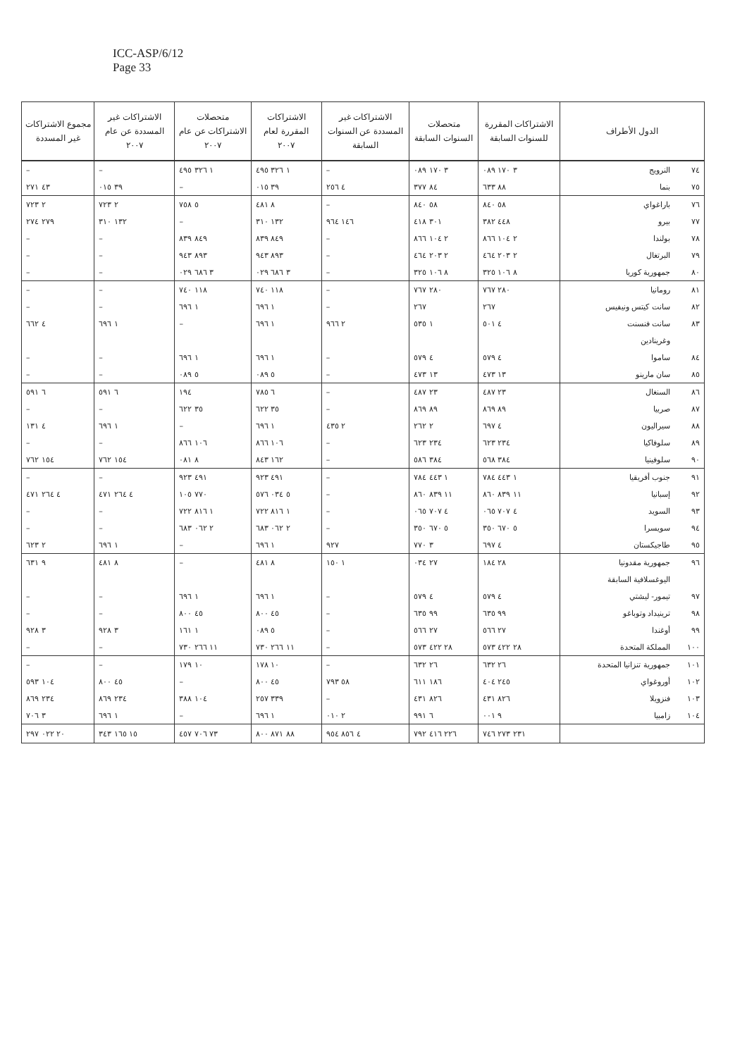ICC-ASP/6/12
Page 33
| الدول الأطراف | | الاشتراكات المقررة للسنوات السابقة | متحصلات السنوات السابقة | الاشتراكات غير المسددة عن السنوات السابقة | الاشتراكات المقررة لعام ٢٠٠٧ | متحصلات الاشتراكات عن عام ٢٠٠٧ | الاشتراكات غير المسددة عن عام ٢٠٠٧ | مجموع الاشتراكات غير المسددة |
| --- | --- | --- | --- | --- | --- | --- | --- | --- |
| ٧٤ | النرويج | ٣ ١٧٠ ٠٨٩ | ٣ ١٧٠ ٠٨٩ | – | ١ ٣٢٦ ٤٩٥ | ١ ٣٢٦ ٤٩٥ | – | – |
| ٧٥ | بنما | ٨٨ ٦٣٣ | ٨٤ ٣٧٧ | ٤ ٢٥٦ | ٣٩ ٠١٥ | – | ٣٩ ٠١٥ | ٤٣ ٢٧١ |
| ٧٦ | باراغواي | ٥٨ ٨٤٠ | ٥٨ ٨٤٠ | – | ٨ ٤٨١ | ٥ ٧٥٨ | ٢ ٧٢٣ | ٢ ٧٢٣ |
| ٧٧ | بيرو | ٤٤٨ ٣٨٢ | ٣٠١ ٤١٨ | ١٤٦ ٩٦٤ | ١٣٢ ٣١٠ | – | ١٣٢ ٣١٠ | ٢٧٩ ٢٧٤ |
| ٧٨ | بولندا | ٢ ١٠٤ ٨٦٦ | ٢ ١٠٤ ٨٦٦ | – | ٨٤٩ ٨٣٩ | ٨٤٩ ٨٣٩ | – | – |
| ٧٩ | البرتغال | ٢ ٢٠٣ ٤٦٤ | ٢ ٢٠٣ ٤٦٤ | – | ٨٩٣ ٩٤٣ | ٨٩٣ ٩٤٣ | – | – |
| ٨٠ | جمهورية كوريا | ٨ ١٠٦ ٣٢٥ | ٨ ١٠٦ ٣٢٥ | – | ٣ ٦٨٦ ٠٢٩ | ٣ ٦٨٦ ٠٢٩ | – | – |
| ٨١ | رومانيا | ٢٨٠ ٧٦٧ | ٢٨٠ ٧٦٧ | – | ١١٨ ٧٤٠ | ١١٨ ٧٤٠ | – | – |
| ٨٢ | سانت كيتس ونيفيس | ٢٦٧ | ٢٦٧ | – | ١ ٦٩٦ | ١ ٦٩٦ | – | – |
| ٨٣ | سانت فنسنت | ٤ ٥٠١ | ١ ٥٣٥ | ٢ ٩٦٦ | ١ ٦٩٦ | – | ١ ٦٩٦ | ٤ ٦٦٢ |
| | وغرينادين | | | | | | | |
| ٨٤ | ساموا | ٤ ٥٧٩ | ٤ ٥٧٩ | – | ١ ٦٩٦ | ١ ٦٩٦ | – | – |
| ٨٥ | سان مارينو | ١٣ ٤٧٣ | ١٣ ٤٧٣ | – | ٥ ٠٨٩ | ٥ ٠٨٩ | – | – |
| ٨٦ | السنغال | ٢٣ ٤٨٧ | ٢٣ ٤٨٧ | – | ٦ ٧٨٥ | ١٩٤ | ٦ ٥٩١ | ٦ ٥٩١ |
| ٨٧ | صربيا | ٨٩ ٨٦٩ | ٨٩ ٨٦٩ | – | ٣٥ ٦٢٢ | ٣٥ ٦٢٢ | – | – |
| ٨٨ | سيراليون | ٤ ٦٩٧ | ٢ ٢٦٢ | ٢ ٤٣٥ | ١ ٦٩٦ | – | ١ ٦٩٦ | ٤ ١٣١ |
| ٨٩ | سلوفاكيا | ٢٣٤ ٦٢٣ | ٢٣٤ ٦٢٣ | – | ١٠٦ ٨٦٦ | ١٠٦ ٨٦٦ | – | – |
| ٩٠ | سلوفينيا | ٣٨٤ ٥٦٨ | ٣٨٤ ٥٨٦ | – | ١٦٢ ٨٤٣ | ٨ ٠٨١ | ١٥٤ ٧٦٢ | ١٥٤ ٧٦٢ |
| ٩١ | جنوب أفريقيا | ١ ٤٤٣ ٧٨٤ | ١ ٤٤٣ ٧٨٤ | – | ٤٩١ ٩٢٣ | ٤٩١ ٩٢٣ | – | – |
| ٩٢ | إسبانيا | ١١ ٨٣٩ ٨٦٠ | ١١ ٨٣٩ ٨٦٠ | – | ٥ ٠٣٤ ٥٧٦ | ٧٧٠ ١٠٥ | ٤ ٢٦٤ ٤٧١ | ٤ ٢٦٤ ٤٧١ |
| ٩٣ | السويد | ٤ ٧٠٧ ٠٦٥ | ٤ ٧٠٧ ٠٦٥ | – | ١ ٨١٦ ٧٢٢ | ١ ٨١٦ ٧٢٢ | – | – |
| ٩٤ | سويسرا | ٥ ٦٧٠ ٣٥٠ | ٥ ٦٧٠ ٣٥٠ | – | ٢ ٠٦٢ ٦٨٣ | ٢ ٠٦٢ ٦٨٣ | – | – |
| ٩٥ | طاجيكستان | ٤ ٦٩٧ | ٣ ٧٧٠ | ٩٢٧ | ١ ٦٩٦ | – | ١ ٦٩٦ | ٢ ٦٢٣ |
| ٩٦ | جمهورية مقدونيا | ٢٨ ١٨٤ | ٢٧ ٠٣٤ | ١ ١٥٠ | ٨ ٤٨١ | – | ٨ ٤٨١ | ٩ ٦٣١ |
| | اليوغسلافية السابقة | | | | | | | |
| ٩٧ | تيمور- ليشتي | ٤ ٥٧٩ | ٤ ٥٧٩ | – | ١ ٦٩٦ | ١ ٦٩٦ | – | – |
| ٩٨ | ترينيداد وتوباغو | ٩٩ ٦٣٥ | ٩٩ ٦٣٥ | – | ٤٥ ٨٠٠ | ٤٥ ٨٠٠ | – | – |
| ٩٩ | أوغندا | ٢٧ ٥٦٦ | ٢٧ ٥٦٦ | – | ٥ ٠٨٩ | ١ ١٦١ | ٣ ٩٢٨ | ٣ ٩٢٨ |
| ١٠٠ | المملكة المتحدة | ٢٨ ٤٢٢ ٥٧٣ | ٢٨ ٤٢٢ ٥٧٣ | – | ١١ ٢٦٦ ٧٣٠ | ١١ ٢٦٦ ٧٣٠ | – | – |
| ١٠١ | جمهورية تنزانيا المتحدة | ٢٦ ٦٣٢ | ٢٦ ٦٣٢ | – | ١٠ ١٧٨ | ١٠ ١٧٩ | – | – |
| ١٠٢ | أوروغواي | ٢٤٥ ٤٠٤ | ١٨٦ ٦١١ | ٥٨ ٧٩٣ | ٤٥ ٨٠٠ | – | ٤٥ ٨٠٠ | ١٠٤ ٥٩٣ |
| ١٠٣ | فنزويلا | ٨٢٦ ٤٣١ | ٨٢٦ ٤٣١ | – | ٣٣٩ ٢٥٧ | ١٠٤ ٣٨٨ | ٢٣٤ ٨٦٩ | ٢٣٤ ٨٦٩ |
| ١٠٤ | زامبيا | ٩ ٠٠١ | ٦ ٩٩١ | ٢ ٠١٠ | ١ ٦٩٦ | – | ١ ٦٩٦ | ٣ ٧٠٦ |
| | | ٢٣١ ٢٧٣ ٧٤٦ | ٢٢٦ ٤١٦ ٧٩٢ | ٤ ٨٥٦ ٩٥٤ | ٨٨ ٨٧١ ٨٠٠ | ٧٣ ٧٠٦ ٤٥٧ | ١٥ ١٦٥ ٣٤٣ | ٢٠ ٠٢٢ ٢٩٧ |